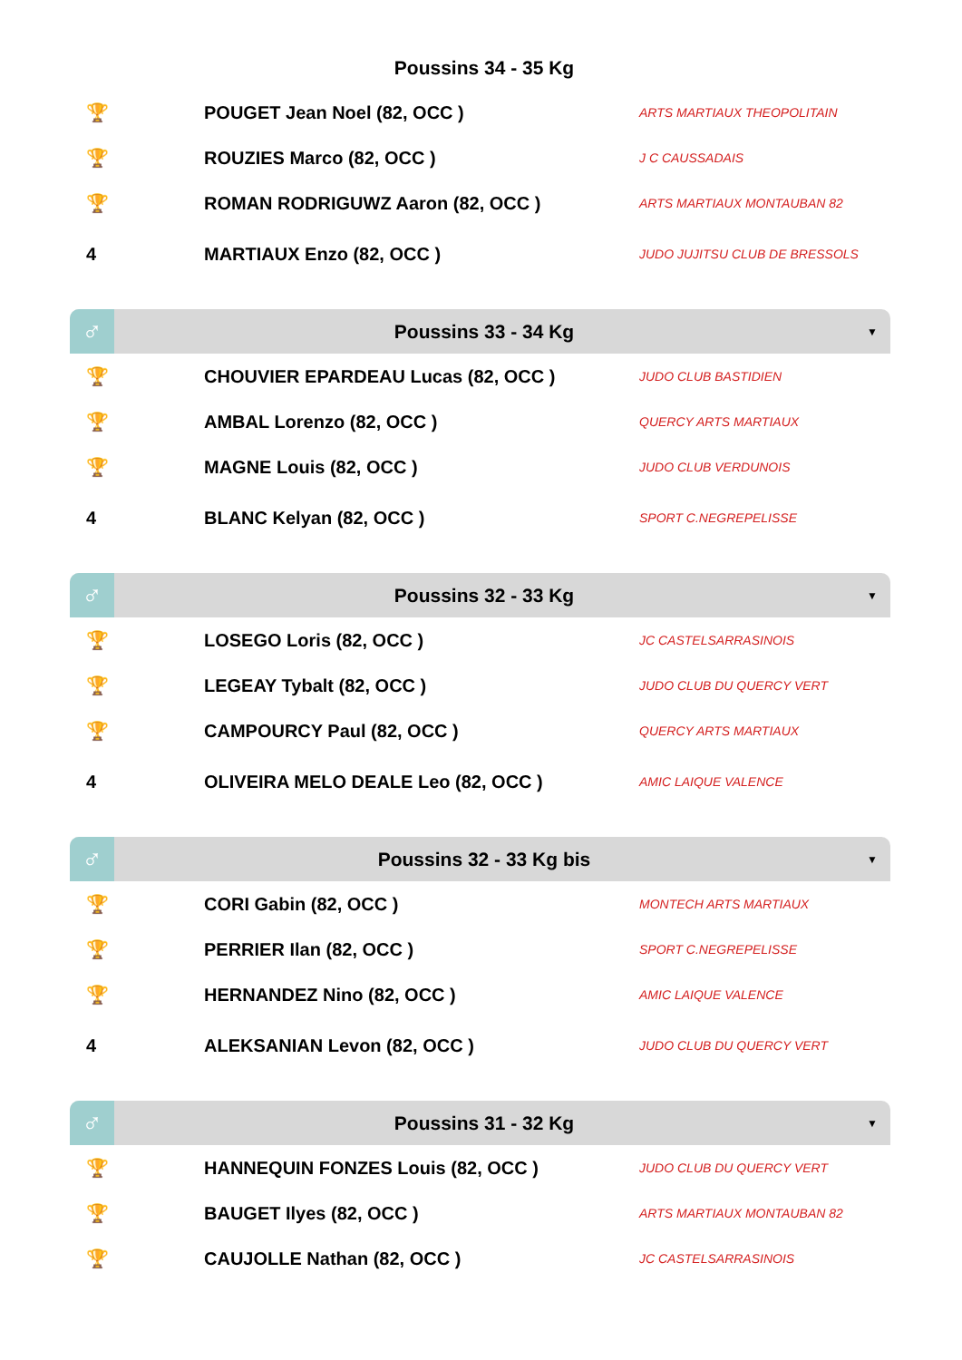Poussins 34 - 35 Kg
| 🏆 | POUGET Jean Noel (82, OCC ) | ARTS MARTIAUX THEOPOLITAIN |
| 🏆 | ROUZIES Marco (82, OCC ) | J C CAUSSADAIS |
| 🏆 | ROMAN RODRIGUWZ Aaron (82, OCC ) | ARTS MARTIAUX MONTAUBAN 82 |
| 4 | MARTIAUX Enzo (82, OCC ) | JUDO JUJITSU CLUB DE BRESSOLS |
♂
Poussins 33 - 34 Kg
▼
| 🏆 | CHOUVIER EPARDEAU Lucas (82, OCC ) | JUDO CLUB BASTIDIEN |
| 🏆 | AMBAL Lorenzo (82, OCC ) | QUERCY ARTS MARTIAUX |
| 🏆 | MAGNE Louis (82, OCC ) | JUDO CLUB VERDUNOIS |
| 4 | BLANC Kelyan (82, OCC ) | SPORT C.NEGREPELISSE |
♂
Poussins 32 - 33 Kg
▼
| 🏆 | LOSEGO Loris (82, OCC ) | JC CASTELSARRASINOIS |
| 🏆 | LEGEAY Tybalt (82, OCC ) | JUDO CLUB DU QUERCY VERT |
| 🏆 | CAMPOURCY Paul (82, OCC ) | QUERCY ARTS MARTIAUX |
| 4 | OLIVEIRA MELO DEALE Leo (82, OCC ) | AMIC LAIQUE VALENCE |
♂
Poussins 32 - 33 Kg bis
▼
| 🏆 | CORI Gabin (82, OCC ) | MONTECH ARTS MARTIAUX |
| 🏆 | PERRIER Ilan (82, OCC ) | SPORT C.NEGREPELISSE |
| 🏆 | HERNANDEZ Nino (82, OCC ) | AMIC LAIQUE VALENCE |
| 4 | ALEKSANIAN Levon (82, OCC ) | JUDO CLUB DU QUERCY VERT |
♂
Poussins 31 - 32 Kg
▼
| 🏆 | HANNEQUIN FONZES Louis (82, OCC ) | JUDO CLUB DU QUERCY VERT |
| 🏆 | BAUGET Ilyes (82, OCC ) | ARTS MARTIAUX MONTAUBAN 82 |
| 🏆 | CAUJOLLE Nathan (82, OCC ) | JC CASTELSARRASINOIS |